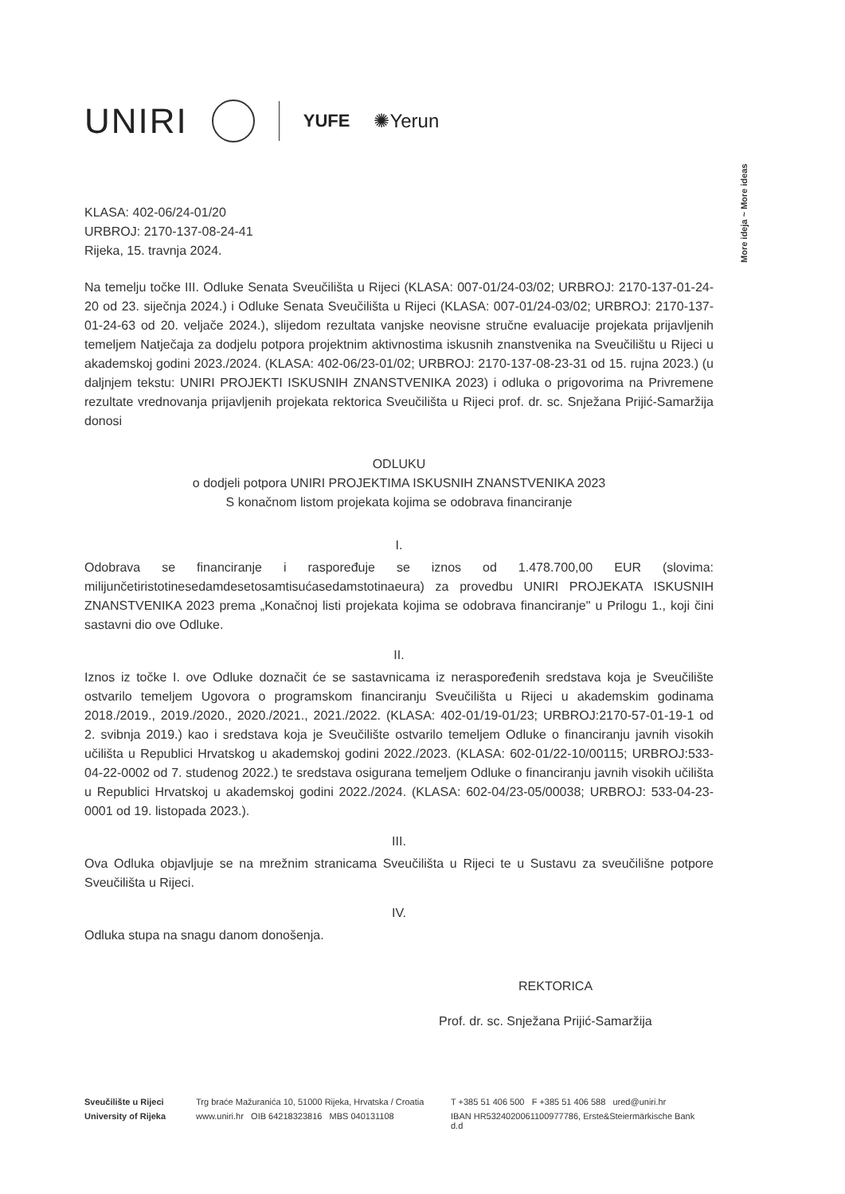UNIRI
YUFE ✺Yerun
More ideja ~ More ideas
KLASA: 402-06/24-01/20
URBROJ: 2170-137-08-24-41
Rijeka, 15. travnja 2024.
Na temelju točke III. Odluke Senata Sveučilišta u Rijeci (KLASA: 007-01/24-03/02; URBROJ: 2170-137-01-24-20 od 23. siječnja 2024.) i Odluke Senata Sveučilišta u Rijeci (KLASA: 007-01/24-03/02; URBROJ: 2170-137-01-24-63 od 20. veljače 2024.), slijedom rezultata vanjske neovisne stručne evaluacije projekata prijavljenih temeljem Natječaja za dodjelu potpora projektnim aktivnostima iskusnih znanstvenika na Sveučilištu u Rijeci u akademskoj godini 2023./2024. (KLASA: 402-06/23-01/02; URBROJ: 2170-137-08-23-31 od 15. rujna 2023.) (u daljnjem tekstu: UNIRI PROJEKTI ISKUSNIH ZNANSTVENIKA 2023) i odluka o prigovorima na Privremene rezultate vrednovanja prijavljenih projekata rektorica Sveučilišta u Rijeci prof. dr. sc. Snježana Prijić-Samaržija donosi
ODLUKU
o dodjeli potpora UNIRI PROJEKTIMA ISKUSNIH ZNANSTVENIKA 2023
S konačnom listom projekata kojima se odobrava financiranje
I.
Odobrava se financiranje i raspoređuje se iznos od 1.478.700,00 EUR (slovima: milijunčetiristotinesedamdesetosamtisućasedamstotinaeura) za provedbu UNIRI PROJEKATA ISKUSNIH ZNANSTVENIKA 2023 prema „Konačnoj listi projekata kojima se odobrava financiranje" u Prilogu 1., koji čini sastavni dio ove Odluke.
II.
Iznos iz točke I. ove Odluke doznačit će se sastavnicama iz neraspoređenih sredstava koja je Sveučilište ostvarilo temeljem Ugovora o programskom financiranju Sveučilišta u Rijeci u akademskim godinama 2018./2019., 2019./2020., 2020./2021., 2021./2022. (KLASA: 402-01/19-01/23; URBROJ:2170-57-01-19-1 od 2. svibnja 2019.) kao i sredstava koja je Sveučilište ostvarilo temeljem Odluke o financiranju javnih visokih učilišta u Republici Hrvatskog u akademskoj godini 2022./2023. (KLASA: 602-01/22-10/00115; URBROJ:533-04-22-0002 od 7. studenog 2022.) te sredstava osigurana temeljem Odluke o financiranju javnih visokih učilišta u Republici Hrvatskoj u akademskoj godini 2022./2024. (KLASA: 602-04/23-05/00038; URBROJ: 533-04-23-0001 od 19. listopada 2023.).
III.
Ova Odluka objavljuje se na mrežnim stranicama Sveučilišta u Rijeci te u Sustavu za sveučilišne potpore Sveučilišta u Rijeci.
IV.
Odluka stupa na snagu danom donošenja.
REKTORICA
Prof. dr. sc. Snježana Prijić-Samaržija
Sveučilište u Rijeci Trg braće Mažuranića 10, 51000 Rijeka, Hrvatska / Croatia T +385 51 406 500 F +385 51 406 588 ured@uniri.hr University of Rijeka www.uniri.hr OIB 64218323816 MBS 040131108 IBAN HR5324020061100977786, Erste&Steiermärkische Bank d.d